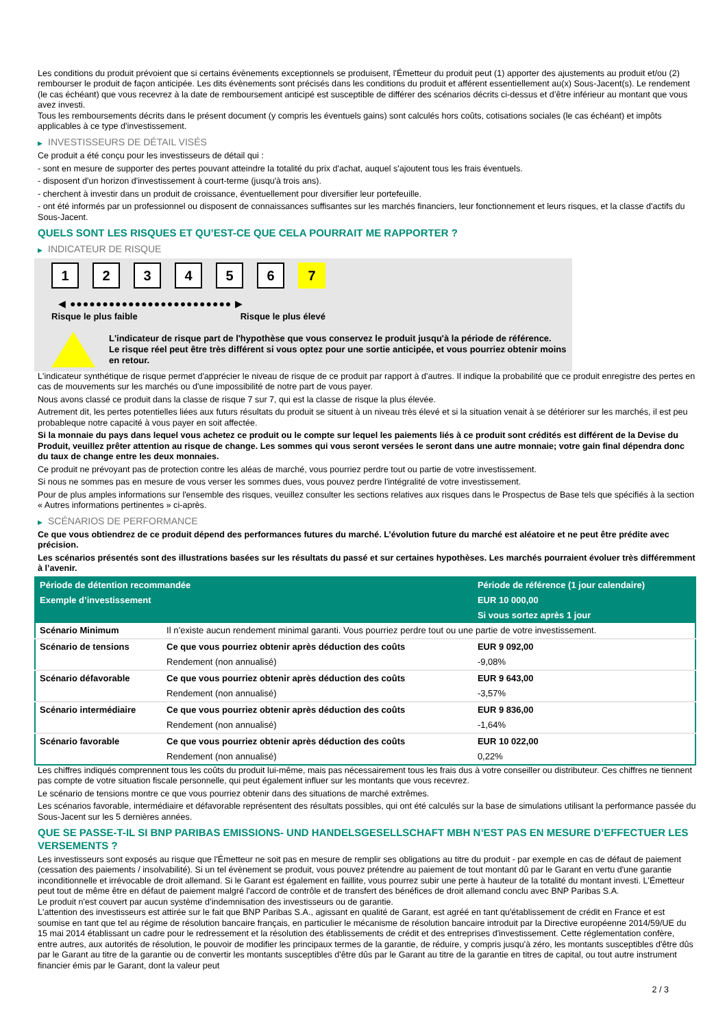Les conditions du produit prévoient que si certains évènements exceptionnels se produisent, l'Émetteur du produit peut (1) apporter des ajustements au produit et/ou (2) rembourser le produit de façon anticipée. Les dits évènements sont précisés dans les conditions du produit et afférent essentiellement au(x) Sous-Jacent(s). Le rendement (le cas échéant) que vous recevrez à la date de remboursement anticipé est susceptible de différer des scénarios décrits ci-dessus et d’être inférieur au montant que vous avez investi.
Tous les remboursements décrits dans le présent document (y compris les éventuels gains) sont calculés hors coûts, cotisations sociales (le cas échéant) et impôts applicables à ce type d'investissement.
▶ INVESTISSEURS DE DÉTAIL VISÉS
Ce produit a été conçu pour les investisseurs de détail qui :
- sont en mesure de supporter des pertes pouvant atteindre la totalité du prix d'achat, auquel s'ajoutent tous les frais éventuels.
- disposent d'un horizon d'investissement à court-terme (jusqu'à trois ans).
- cherchent à investir dans un produit de croissance, éventuellement pour diversifier leur portefeuille.
- ont été informés par un professionnel ou disposent de connaissances suffisantes sur les marchés financiers, leur fonctionnement et leurs risques, et la classe d'actifs du Sous-Jacent.
QUELS SONT LES RISQUES ET QU’EST-CE QUE CELA POURRAIT ME RAPPORTER ?
▶ INDICATEUR DE RISQUE
123456 7
◀ ●●●●●●●●●●●●●●●●●●●●●●●●● ▶
Risque le plus faible Risque le plus élevé
L'indicateur de risque part de l'hypothèse que vous conservez le produit jusqu'à la période de référence.
Le risque réel peut être très différent si vous optez pour une sortie anticipée, et vous pourriez obtenir moins en retour.
L'indicateur synthétique de risque permet d'apprécier le niveau de risque de ce produit par rapport à d'autres. Il indique la probabilité que ce produit enregistre des pertes en cas de mouvements sur les marchés ou d'une impossibilité de notre part de vous payer.
Nous avons classé ce produit dans la classe de risque 7 sur 7, qui est la classe de risque la plus élevée.
Autrement dit, les pertes potentielles liées aux futurs résultats du produit se situent à un niveau très élevé et si la situation venait à se détériorer sur les marchés, il est peu probableque notre capacité à vous payer en soit affectée.
Si la monnaie du pays dans lequel vous achetez ce produit ou le compte sur lequel les paiements liés à ce produit sont crédités est différent de la Devise du Produit, veuillez prêter attention au risque de change. Les sommes qui vous seront versées le seront dans une autre monnaie; votre gain final dépendra donc du taux de change entre les deux monnaies.
Ce produit ne prévoyant pas de protection contre les aléas de marché, vous pourriez perdre tout ou partie de votre investissement.
Si nous ne sommes pas en mesure de vous verser les sommes dues, vous pouvez perdre l'intégralité de votre investissement.
Pour de plus amples informations sur l'ensemble des risques, veuillez consulter les sections relatives aux risques dans le Prospectus de Base tels que spécifiés à la section « Autres informations pertinentes » ci-après.
▶ SCÉNARIOS DE PERFORMANCE
Ce que vous obtiendrez de ce produit dépend des performances futures du marché. L’évolution future du marché est aléatoire et ne peut être prédite avec précision.
Les scénarios présentés sont des illustrations basées sur les résultats du passé et sur certaines hypothèses. Les marchés pourraient évoluer très différemment à l’avenir.
| Période de détention recommandée | | Période de référence (1 jour calendaire) |
| --- | --- | --- |
| Exemple d’investissement | | EUR 10 000,00 |
| | | Si vous sortez après 1 jour |
| Scénario Minimum | Il n’existe aucun rendement minimal garanti. Vous pourriez perdre tout ou une partie de votre investissement. | |
| Scénario de tensions | Ce que vous pourriez obtenir après déduction des coûts | EUR 9 092,00 |
| | Rendement (non annualisé) | -9,08% |
| Scénario défavorable | Ce que vous pourriez obtenir après déduction des coûts | EUR 9 643,00 |
| | Rendement (non annualisé) | -3,57% |
| Scénario intermédiaire | Ce que vous pourriez obtenir après déduction des coûts | EUR 9 836,00 |
| | Rendement (non annualisé) | -1,64% |
| Scénario favorable | Ce que vous pourriez obtenir après déduction des coûts | EUR 10 022,00 |
| | Rendement (non annualisé) | 0,22% |
Les chiffres indiqués comprennent tous les coûts du produit lui-même, mais pas nécessairement tous les frais dus à votre conseiller ou distributeur. Ces chiffres ne tiennent pas compte de votre situation fiscale personnelle, qui peut également influer sur les montants que vous recevrez.
Le scénario de tensions montre ce que vous pourriez obtenir dans des situations de marché extrêmes.
Les scénarios favorable, intermédiaire et défavorable représentent des résultats possibles, qui ont été calculés sur la base de simulations utilisant la performance passée du Sous-Jacent sur les 5 dernières années.
QUE SE PASSE-T-IL SI BNP PARIBAS EMISSIONS- UND HANDELSGESELLSCHAFT MBH N’EST PAS EN MESURE D’EFFECTUER LES VERSEMENTS ?
Les investisseurs sont exposés au risque que l'Émetteur ne soit pas en mesure de remplir ses obligations au titre du produit - par exemple en cas de défaut de paiement (cessation des paiements / insolvabilité). Si un tel évènement se produit, vous pouvez prétendre au paiement de tout montant dû par le Garant en vertu d'une garantie inconditionnelle et irrévocable de droit allemand. Si le Garant est également en faillite, vous pourrez subir une perte à hauteur de la totalité du montant investi. L'Émetteur peut tout de même être en défaut de paiement malgré l'accord de contrôle et de transfert des bénéfices de droit allemand conclu avec BNP Paribas S.A.
Le produit n'est couvert par aucun système d’indemnisation des investisseurs ou de garantie.
L'attention des investisseurs est attirée sur le fait que BNP Paribas S.A., agissant en qualité de Garant, est agréé en tant qu'établissement de crédit en France et est soumise en tant que tel au régime de résolution bancaire français, en particulier le mécanisme de résolution bancaire introduit par la Directive européenne 2014/59/UE du 15 mai 2014 établissant un cadre pour le redressement et la résolution des établissements de crédit et des entreprises d'investissement. Cette réglementation confère, entre autres, aux autorités de résolution, le pouvoir de modifier les principaux termes de la garantie, de réduire, y compris jusqu'à zéro, les montants susceptibles d'être dûs par le Garant au titre de la garantie ou de convertir les montants susceptibles d'être dûs par le Garant au titre de la garantie en titres de capital, ou tout autre instrument financier émis par le Garant, dont la valeur peut
2 / 3